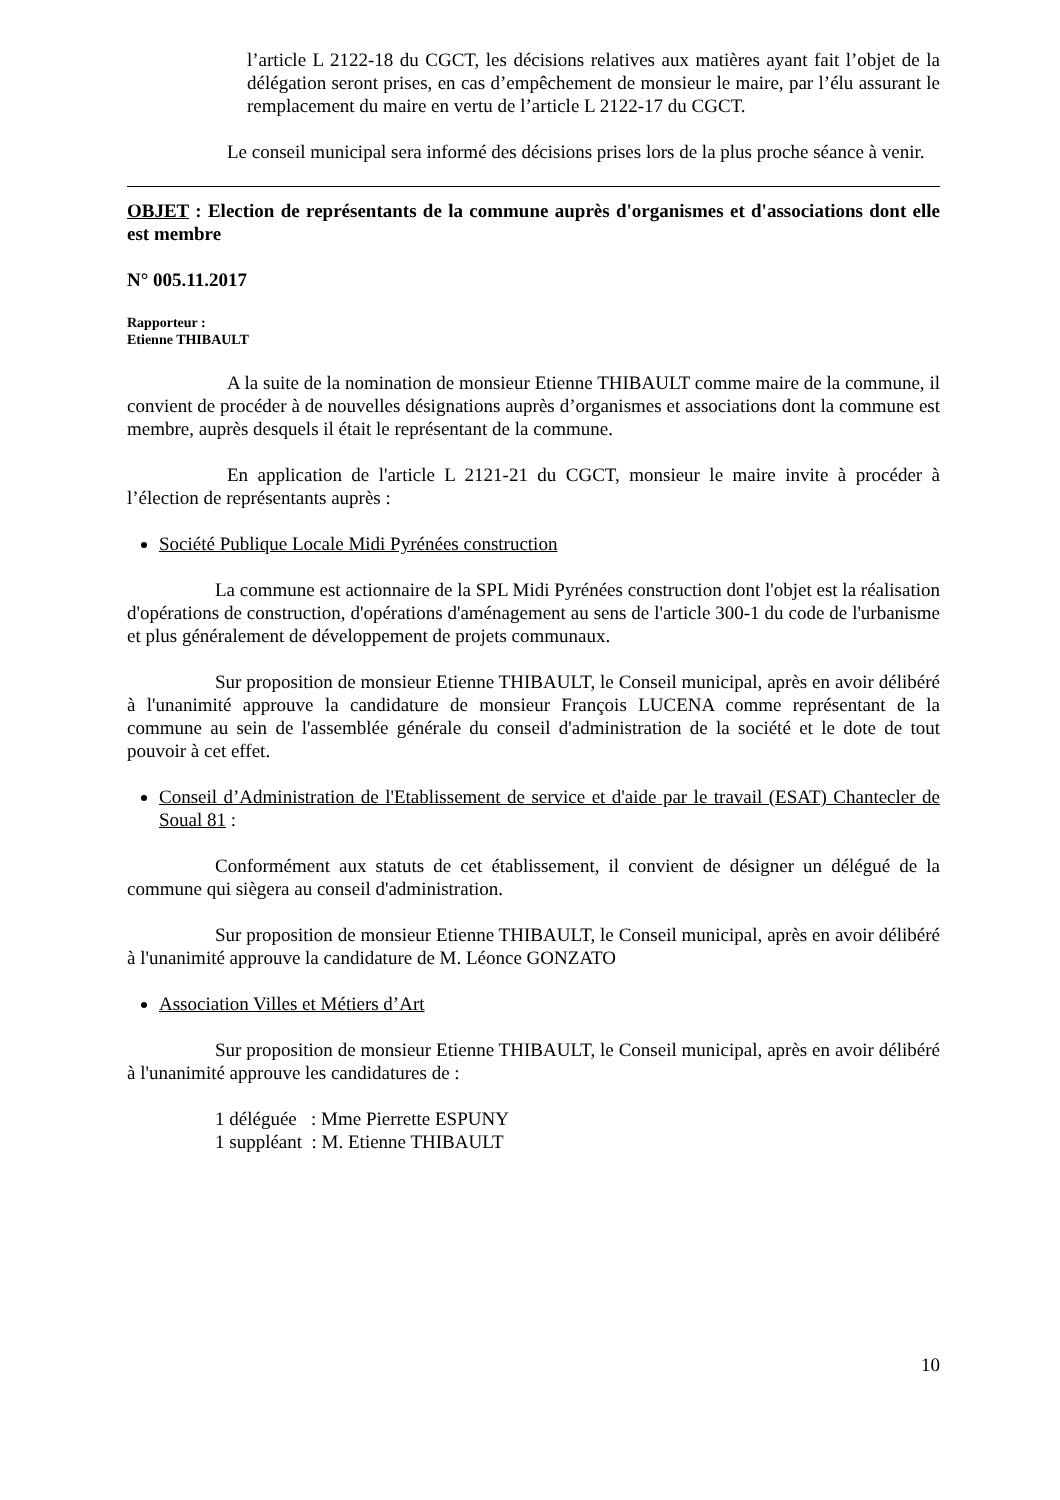l’article L 2122-18 du CGCT, les décisions relatives aux matières ayant fait l’objet de la délégation seront prises, en cas d’empêchement de monsieur le maire, par l’élu assurant le remplacement du maire en vertu de l’article L 2122-17 du CGCT.
Le conseil municipal sera informé des décisions prises lors de la plus proche séance à venir.
OBJET : Election de représentants de la commune auprès d'organismes et d'associations dont elle est membre
N° 005.11.2017
Rapporteur :
Etienne THIBAULT
A la suite de la nomination de monsieur Etienne THIBAULT comme maire de la commune, il convient de procéder à de nouvelles désignations auprès d’organismes et associations dont la commune est membre, auprès desquels il était le représentant de la commune.
En application de l'article L 2121-21 du CGCT, monsieur le maire invite à procéder à l’élection de représentants auprès :
Société Publique Locale Midi Pyrénées construction
La commune est actionnaire de la SPL Midi Pyrénées construction dont l'objet est la réalisation d'opérations de construction, d'opérations d'aménagement au sens de l'article 300-1 du code de l'urbanisme et plus généralement de développement de projets communaux.
Sur proposition de monsieur Etienne THIBAULT, le Conseil municipal, après en avoir délibéré à l'unanimité approuve la candidature de monsieur François LUCENA comme représentant de la commune au sein de l'assemblée générale du conseil d'administration de la société et le dote de tout pouvoir à cet effet.
Conseil d’Administration de l'Etablissement de service et d'aide par le travail (ESAT) Chantecler de Soual 81 :
Conformément aux statuts de cet établissement, il convient de désigner un délégué de la commune qui siègera au conseil d'administration.
Sur proposition de monsieur Etienne THIBAULT, le Conseil municipal, après en avoir délibéré à l'unanimité approuve la candidature de M. Léonce GONZATO
Association Villes et Métiers d’Art
Sur proposition de monsieur Etienne THIBAULT, le Conseil municipal, après en avoir délibéré à l'unanimité approuve les candidatures de :
1 déléguée : Mme Pierrette ESPUNY
1 suppléant : M. Etienne THIBAULT
10